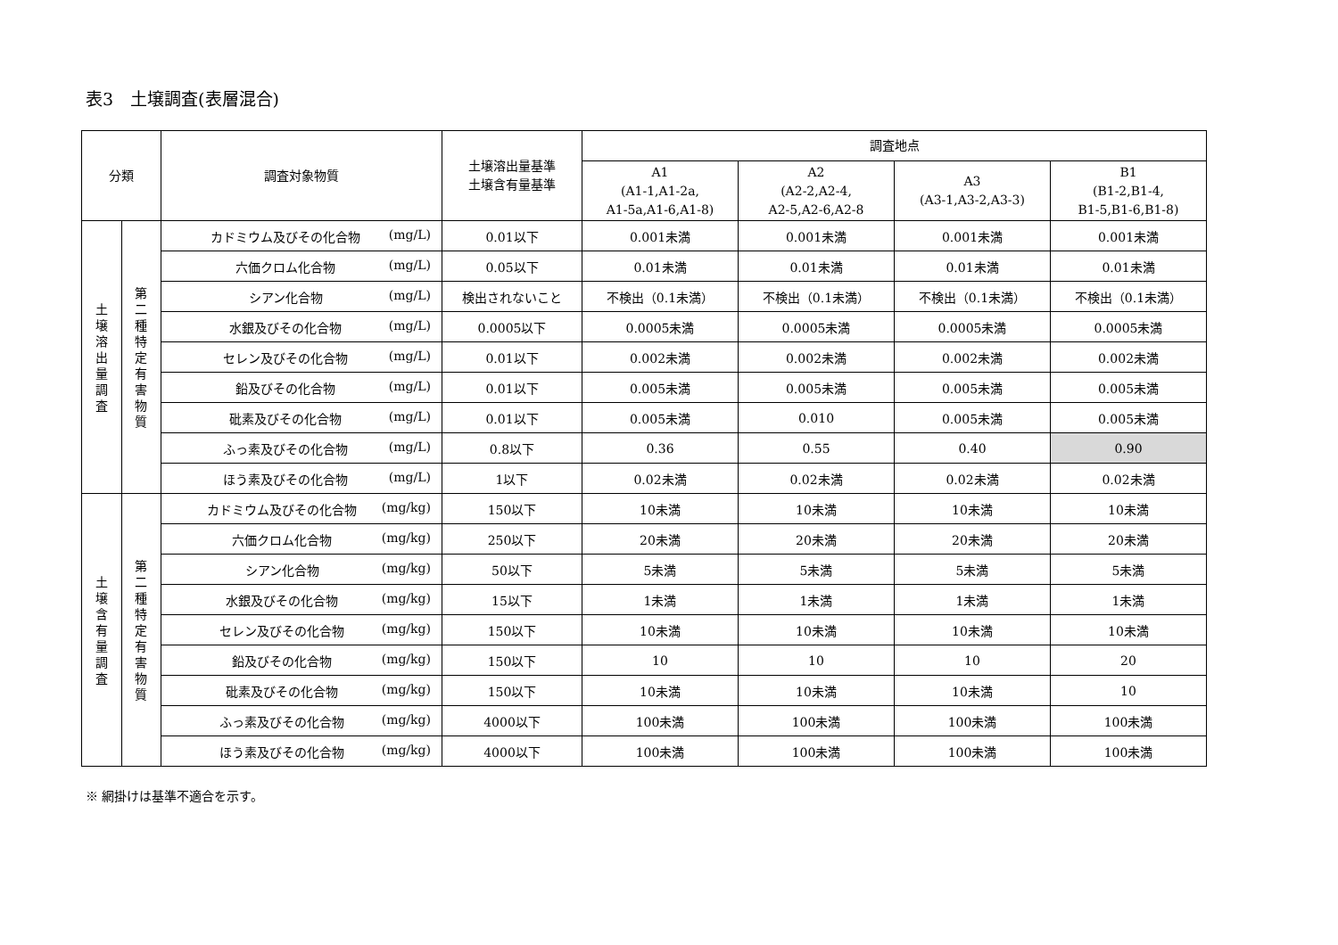表3　土壌調査(表層混合)
| 分類 | | 調査対象物質 | 土壌溶出量基準 土壌含有量基準 | 調査地点 | | | |
| --- | --- | --- | --- | --- | --- | --- | --- |
| | | | | A1 (A1-1,A1-2a, A1-5a,A1-6,A1-8) | A2 (A2-2,A2-4, A2-5,A2-6,A2-8 | A3 (A3-1,A3-2,A3-3) | B1 (B1-2,B1-4, B1-5,B1-6,B1-8) |
| 土 壌 溶 出 量 調 査 | 第 二 種 特 定 有 害 物 質 | カドミウム及びその化合物 (mg/L) | 0.01以下 | 0.001未満 | 0.001未満 | 0.001未満 | 0.001未満 |
| | | 六価クロム化合物 (mg/L) | 0.05以下 | 0.01未満 | 0.01未満 | 0.01未満 | 0.01未満 |
| | | シアン化合物 (mg/L) | 検出されないこと | 不検出（0.1未満） | 不検出（0.1未満） | 不検出（0.1未満） | 不検出（0.1未満） |
| | | 水銀及びその化合物 (mg/L) | 0.0005以下 | 0.0005未満 | 0.0005未満 | 0.0005未満 | 0.0005未満 |
| | | セレン及びその化合物 (mg/L) | 0.01以下 | 0.002未満 | 0.002未満 | 0.002未満 | 0.002未満 |
| | | 鉛及びその化合物 (mg/L) | 0.01以下 | 0.005未満 | 0.005未満 | 0.005未満 | 0.005未満 |
| | | 砒素及びその化合物 (mg/L) | 0.01以下 | 0.005未満 | 0.010 | 0.005未満 | 0.005未満 |
| | | ふっ素及びその化合物 (mg/L) | 0.8以下 | 0.36 | 0.55 | 0.40 | 0.90 |
| | | ほう素及びその化合物 (mg/L) | 1以下 | 0.02未満 | 0.02未満 | 0.02未満 | 0.02未満 |
| 土 壌 含 有 量 調 査 | 第 二 種 特 定 有 害 物 質 | カドミウム及びその化合物 (mg/kg) | 150以下 | 10未満 | 10未満 | 10未満 | 10未満 |
| | | 六価クロム化合物 (mg/kg) | 250以下 | 20未満 | 20未満 | 20未満 | 20未満 |
| | | シアン化合物 (mg/kg) | 50以下 | 5未満 | 5未満 | 5未満 | 5未満 |
| | | 水銀及びその化合物 (mg/kg) | 15以下 | 1未満 | 1未満 | 1未満 | 1未満 |
| | | セレン及びその化合物 (mg/kg) | 150以下 | 10未満 | 10未満 | 10未満 | 10未満 |
| | | 鉛及びその化合物 (mg/kg) | 150以下 | 10 | 10 | 10 | 20 |
| | | 砒素及びその化合物 (mg/kg) | 150以下 | 10未満 | 10未満 | 10未満 | 10 |
| | | ふっ素及びその化合物 (mg/kg) | 4000以下 | 100未満 | 100未満 | 100未満 | 100未満 |
| | | ほう素及びその化合物 (mg/kg) | 4000以下 | 100未満 | 100未満 | 100未満 | 100未満 |
※ 網掛けは基準不適合を示す。